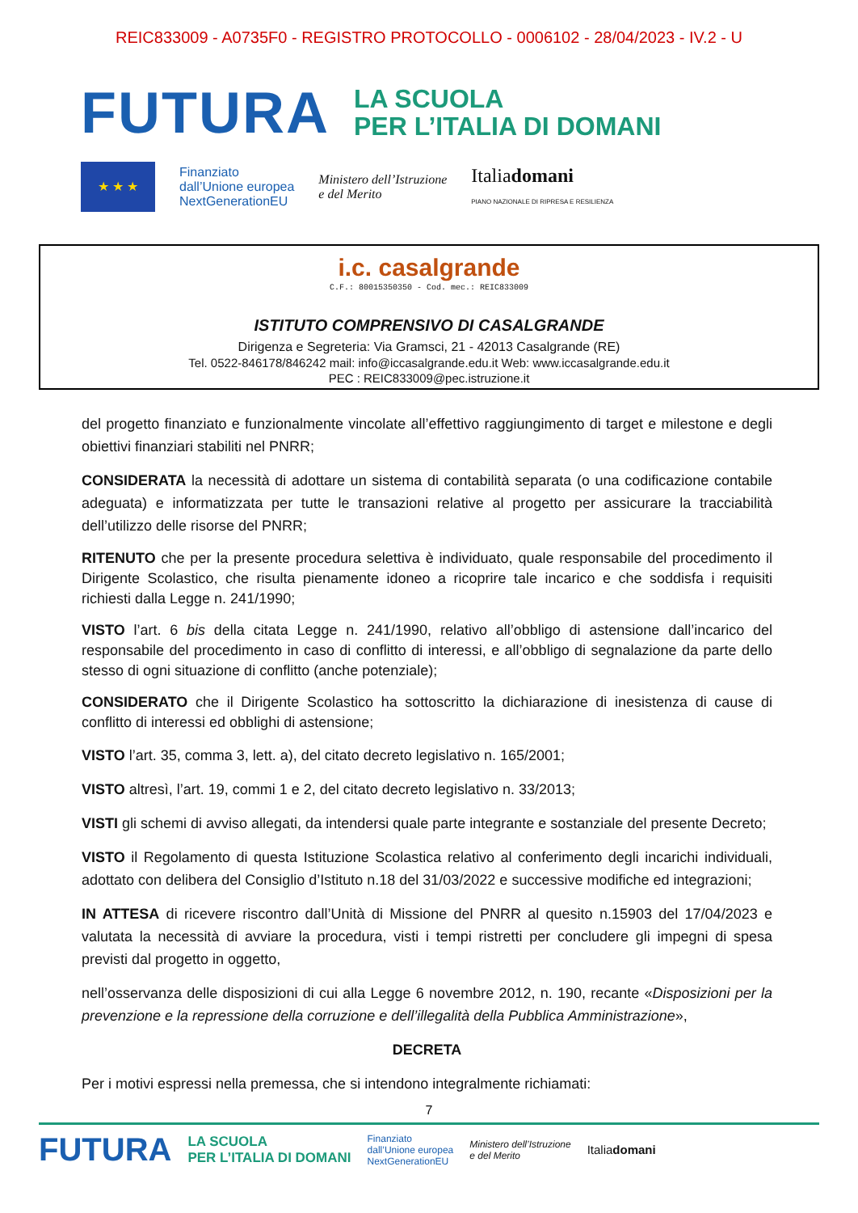REIC833009 - A0735F0 - REGISTRO PROTOCOLLO - 0006102 - 28/04/2023 - IV.2 - U
FUTURA
LA SCUOLA
PER L’ITALIA DI DOMANI
★ ★ ★
Finanziato
dall’Unione europea
NextGenerationEU
Ministero dell’Istruzione
e del Merito
Italiadomani
PIANO NAZIONALE DI RIPRESA E RESILIENZA
i.c. casalgrande
C.F.: 80015350350 - Cod. mec.: REIC833009
ISTITUTO COMPRENSIVO DI CASALGRANDE
Dirigenza e Segreteria: Via Gramsci, 21 - 42013 Casalgrande (RE)
Tel. 0522-846178/846242 mail: info@iccasalgrande.edu.it Web: www.iccasalgrande.edu.it
PEC : REIC833009@pec.istruzione.it
del progetto finanziato e funzionalmente vincolate all’effettivo raggiungimento di target e milestone e degli obiettivi finanziari stabiliti nel PNRR;
CONSIDERATA la necessità di adottare un sistema di contabilità separata (o una codificazione contabile adeguata) e informatizzata per tutte le transazioni relative al progetto per assicurare la tracciabilità dell’utilizzo delle risorse del PNRR;
RITENUTO che per la presente procedura selettiva è individuato, quale responsabile del procedimento il Dirigente Scolastico, che risulta pienamente idoneo a ricoprire tale incarico e che soddisfa i requisiti richiesti dalla Legge n. 241/1990;
VISTO l’art. 6 bis della citata Legge n. 241/1990, relativo all’obbligo di astensione dall’incarico del responsabile del procedimento in caso di conflitto di interessi, e all’obbligo di segnalazione da parte dello stesso di ogni situazione di conflitto (anche potenziale);
CONSIDERATO che il Dirigente Scolastico ha sottoscritto la dichiarazione di inesistenza di cause di conflitto di interessi ed obblighi di astensione;
VISTO l’art. 35, comma 3, lett. a), del citato decreto legislativo n. 165/2001;
VISTO altresì, l’art. 19, commi 1 e 2, del citato decreto legislativo n. 33/2013;
VISTI gli schemi di avviso allegati, da intendersi quale parte integrante e sostanziale del presente Decreto;
VISTO il Regolamento di questa Istituzione Scolastica relativo al conferimento degli incarichi individuali, adottato con delibera del Consiglio d’Istituto n.18 del 31/03/2022 e successive modifiche ed integrazioni;
IN ATTESA di ricevere riscontro dall’Unità di Missione del PNRR al quesito n.15903 del 17/04/2023 e valutata la necessità di avviare la procedura, visti i tempi ristretti per concludere gli impegni di spesa previsti dal progetto in oggetto,
nell’osservanza delle disposizioni di cui alla Legge 6 novembre 2012, n. 190, recante «Disposizioni per la prevenzione e la repressione della corruzione e dell’illegalità della Pubblica Amministrazione»,
DECRETA
Per i motivi espressi nella premessa, che si intendono integralmente richiamati:
7
FUTURA LA SCUOLA
PER L’ITALIA DI DOMANI Finanziato
dall’Unione europea
NextGenerationEU Ministero dell’Istruzione
e del Merito Italiadomani